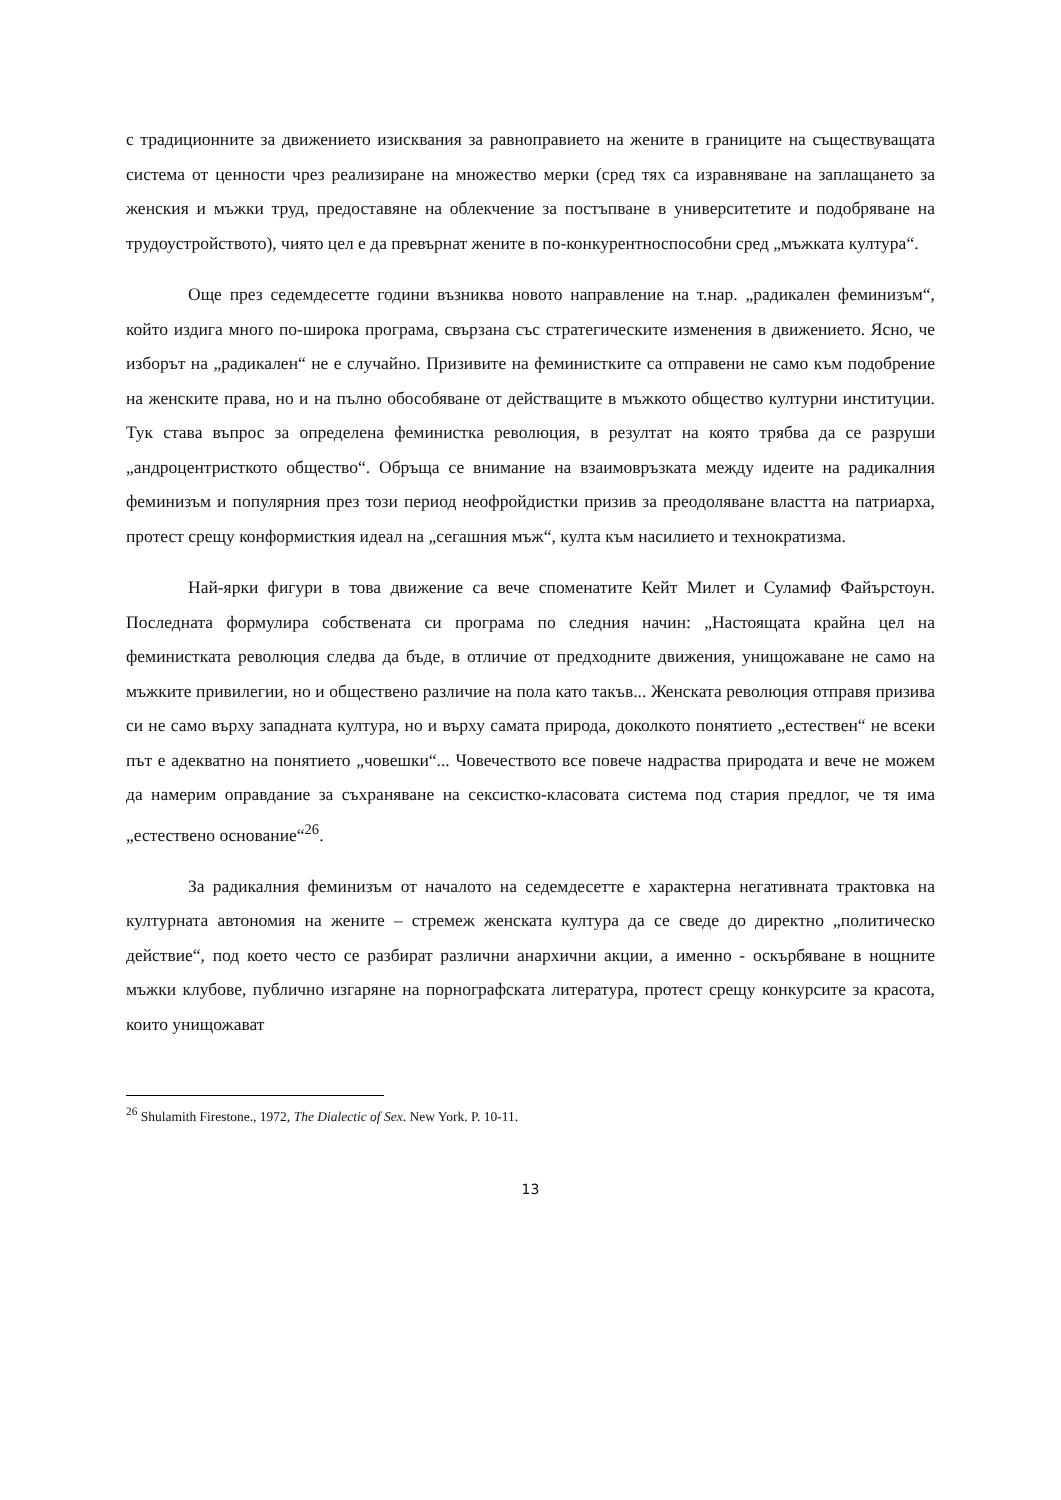с традиционните за движението изисквания за равноправието на жените в границите на съществуващата система от ценности чрез реализиране на множество мерки (сред тях са изравняване на заплащането за женския и мъжки труд, предоставяне на облекчение за постъпване в университетите и подобряване на трудоустройството), чиято цел е да превърнат жените в по-конкурентноспособни сред „мъжката култура“.
Още през седемдесетте години възниква новото направление на т.нар. „радикален феминизъм“, който издига много по-широка програма, свързана със стратегическите изменения в движението. Ясно, че изборът на „радикален“ не е случайно. Призивите на феминистките са отправени не само към подобрение на женските права, но и на пълно обособяване от действащите в мъжкото общество културни институции. Тук става въпрос за определена феминистка революция, в резултат на която трябва да се разруши „андроцентристкото общество“. Обръща се внимание на взаимовръзката между идеите на радикалния феминизъм и популярния през този период неофройдистки призив за преодоляване властта на патриарха, протест срещу конформисткия идеал на „сегашния мъж“, култа към насилието и технократизма.
Най-ярки фигури в това движение са вече споменатите Кейт Милет и Суламиф Файърстоун. Последната формулира собствената си програма по следния начин: „Настоящата крайна цел на феминистката революция следва да бъде, в отличие от предходните движения, унищожаване не само на мъжките привилегии, но и обществено различие на пола като такъв... Женската революция отправя призива си не само върху западната култура, но и върху самата природа, доколкото понятието „естествен“ не всеки път е адекватно на понятието „човешки“... Човечеството все повече надраства природата и вече не можем да намерим оправдание за съхраняване на сексистко-класовата система под стария предлог, че тя има „естествено основание“<sup>26</sup>.
За радикалния феминизъм от началото на седемдесетте е характерна негативната трактовка на културната автономия на жените – стремеж женската култура да се сведе до директно „политическо действие“, под което често се разбират различни анархични акции, а именно - оскърбяване в нощните мъжки клубове, публично изгаряне на порнографската литература, протест срещу конкурсите за красота, които унищожават
<sup>26</sup> Shulamith Firestone., 1972, The Dialectic of Sex. New York. P. 10-11.
13